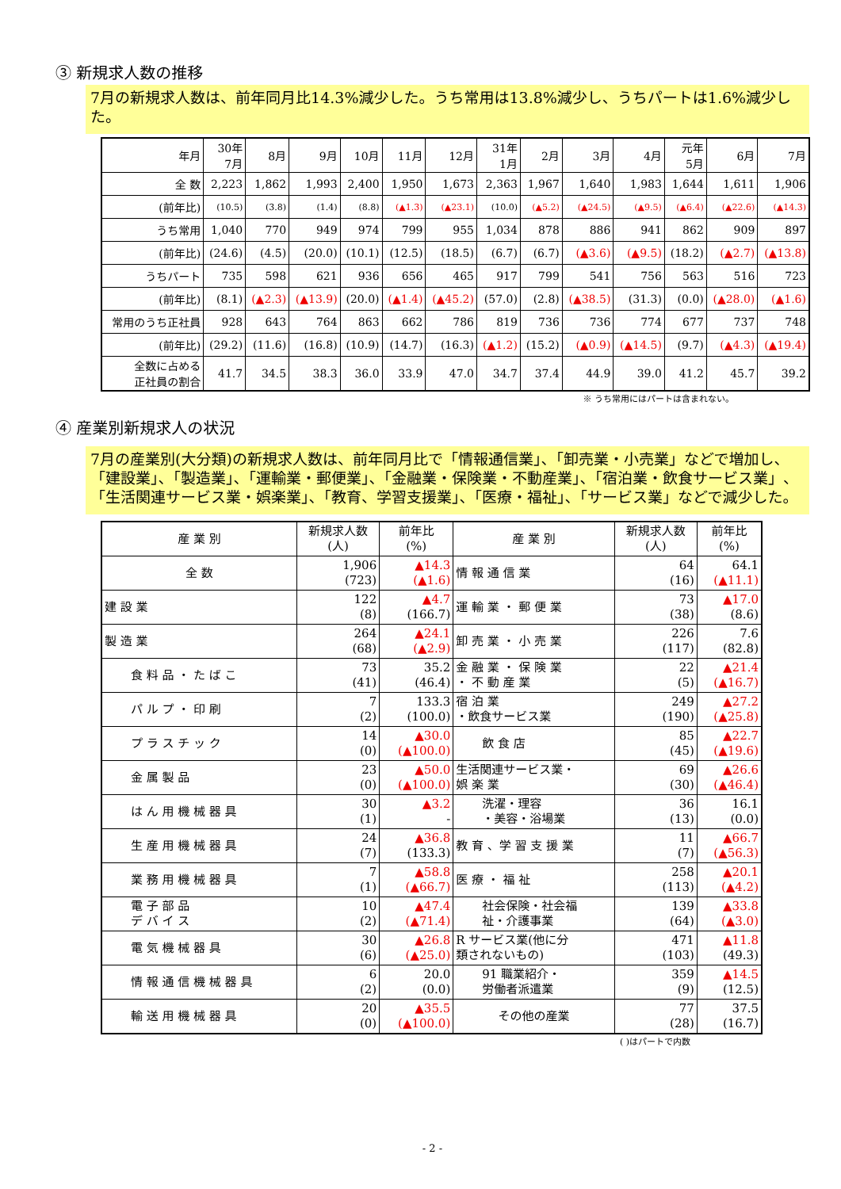③ 新規求人数の推移
7月の新規求人数は、前年同月比14.3%減少した。うち常用は13.8%減少し、うちパートは1.6%減少した。
| 年月 | 30年 7月 | 8月 | 9月 | 10月 | 11月 | 12月 | 31年 1月 | 2月 | 3月 | 4月 | 元年 5月 | 6月 | 7月 |
| --- | --- | --- | --- | --- | --- | --- | --- | --- | --- | --- | --- | --- | --- |
| 全 数 | 2,223 | 1,862 | 1,993 | 2,400 | 1,950 | 1,673 | 2,363 | 1,967 | 1,640 | 1,983 | 1,644 | 1,611 | 1,906 |
| (前年比) | (10.5) | (3.8) | (1.4) | (8.8) | (▲1.3) | (▲23.1) | (10.0) | (▲5.2) | (▲24.5) | (▲9.5) | (▲6.4) | (▲22.6) | (▲14.3) |
| うち常用 | 1,040 | 770 | 949 | 974 | 799 | 955 | 1,034 | 878 | 886 | 941 | 862 | 909 | 897 |
| (前年比) | (24.6) | (4.5) | (20.0) | (10.1) | (12.5) | (18.5) | (6.7) | (6.7) | (▲3.6) | (▲9.5) | (18.2) | (▲2.7) | (▲13.8) |
| うちパート | 735 | 598 | 621 | 936 | 656 | 465 | 917 | 799 | 541 | 756 | 563 | 516 | 723 |
| (前年比) | (8.1) | (▲2.3) | (▲13.9) | (20.0) | (▲1.4) | (▲45.2) | (57.0) | (2.8) | (▲38.5) | (31.3) | (0.0) | (▲28.0) | (▲1.6) |
| 常用のうち正社員 | 928 | 643 | 764 | 863 | 662 | 786 | 819 | 736 | 736 | 774 | 677 | 737 | 748 |
| (前年比) | (29.2) | (11.6) | (16.8) | (10.9) | (14.7) | (16.3) | (▲1.2) | (15.2) | (▲0.9) | (▲14.5) | (9.7) | (▲4.3) | (▲19.4) |
| 全数に占める 正社員の割合 | 41.7 | 34.5 | 38.3 | 36.0 | 33.9 | 47.0 | 34.7 | 37.4 | 44.9 | 39.0 | 41.2 | 45.7 | 39.2 |
※ うち常用にはパートは含まれない。
④ 産業別新規求人の状況
7月の産業別(大分類)の新規求人数は、前年同月比で「情報通信業」、「卸売業・小売業」などで増加し、「建設業」、「製造業」、「運輸業・郵便業」、「金融業・保険業・不動産業」、「宿泊業・飲食サービス業」、「生活関連サービス業・娯楽業」、「教育、学習支援業」、「医療・福祉」、「サービス業」などで減少した。
| 産 業 別 | 新規求人数 (人) | 前年比 (%) | 産 業 別 | 新規求人数 (人) | 前年比 (%) |
| --- | --- | --- | --- | --- | --- |
| 全 数 | 1,906 (723) | ▲14.3 (▲1.6) | 情 報 通 信 業 | 64 (16) | 64.1 (▲11.1) |
| 建 設 業 | 122 (8) | ▲4.7 (166.7) | 運 輸 業 ・ 郵 便 業 | 73 (38) | ▲17.0 (8.6) |
| 製 造 業 | 264 (68) | ▲24.1 (▲2.9) | 卸 売 業 ・ 小 売 業 | 226 (117) | 7.6 (82.8) |
| 食 料 品 ・ た ば こ | 73 (41) | 35.2 (46.4) | 金 融 業 ・ 保 険 業 ・ 不 動 産 業 | 22 (5) | ▲21.4 (▲16.7) |
| パ ル プ ・ 印 刷 | 7 (2) | 133.3 (100.0) | 宿 泊 業 ・飲食サービス業 | 249 (190) | ▲27.2 (▲25.8) |
| プ ラ ス チ ッ ク | 14 (0) | ▲30.0 (▲100.0) | 飲 食 店 | 85 (45) | ▲22.7 (▲19.6) |
| 金 属 製 品 | 23 (0) | ▲50.0 (▲100.0) | 生活関連サービス業・ 娯 楽 業 | 69 (30) | ▲26.6 (▲46.4) |
| は ん 用 機 械 器 具 | 30 (1) | ▲3.2 - | 洗濯・理容 ・美容・浴場業 | 36 (13) | 16.1 (0.0) |
| 生 産 用 機 械 器 具 | 24 (7) | ▲36.8 (133.3) | 教 育 、学 習 支 援 業 | 11 (7) | ▲66.7 (▲56.3) |
| 業 務 用 機 械 器 具 | 7 (1) | ▲58.8 (▲66.7) | 医 療 ・ 福 祉 | 258 (113) | ▲20.1 (▲4.2) |
| 電 子 部 品 デ バ イ ス | 10 (2) | ▲47.4 (▲71.4) | 社会保険・社会福 祉・介護事業 | 139 (64) | ▲33.8 (▲3.0) |
| 電 気 機 械 器 具 | 30 (6) | ▲26.8 (▲25.0) | R サービス業(他に分 類されないもの) | 471 (103) | ▲11.8 (49.3) |
| 情 報 通 信 機 械 器 具 | 6 (2) | 20.0 (0.0) | 91 職業紹介・ 労働者派遣業 | 359 (9) | ▲14.5 (12.5) |
| 輸 送 用 機 械 器 具 | 20 (0) | ▲35.5 (▲100.0) | その他の産業 | 77 (28) | 37.5 (16.7) |
( )はパートで内数
- 2 -